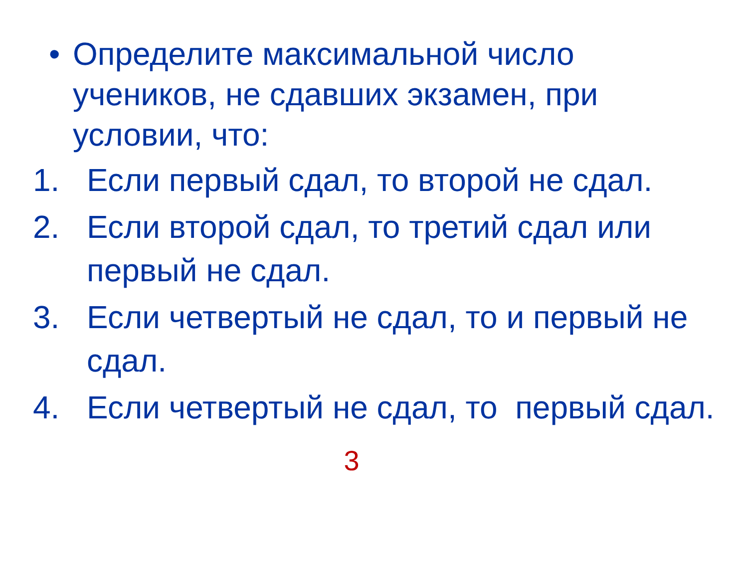• Определите максимальной число учеников, не сдавших экзамен, при условии, что:
1. Если первый сдал, то второй не сдал.
2. Если второй сдал, то третий сдал или первый не сдал.
3. Если четвертый не сдал, то и первый не сдал.
4. Если четвертый не сдал, то первый сдал.
3